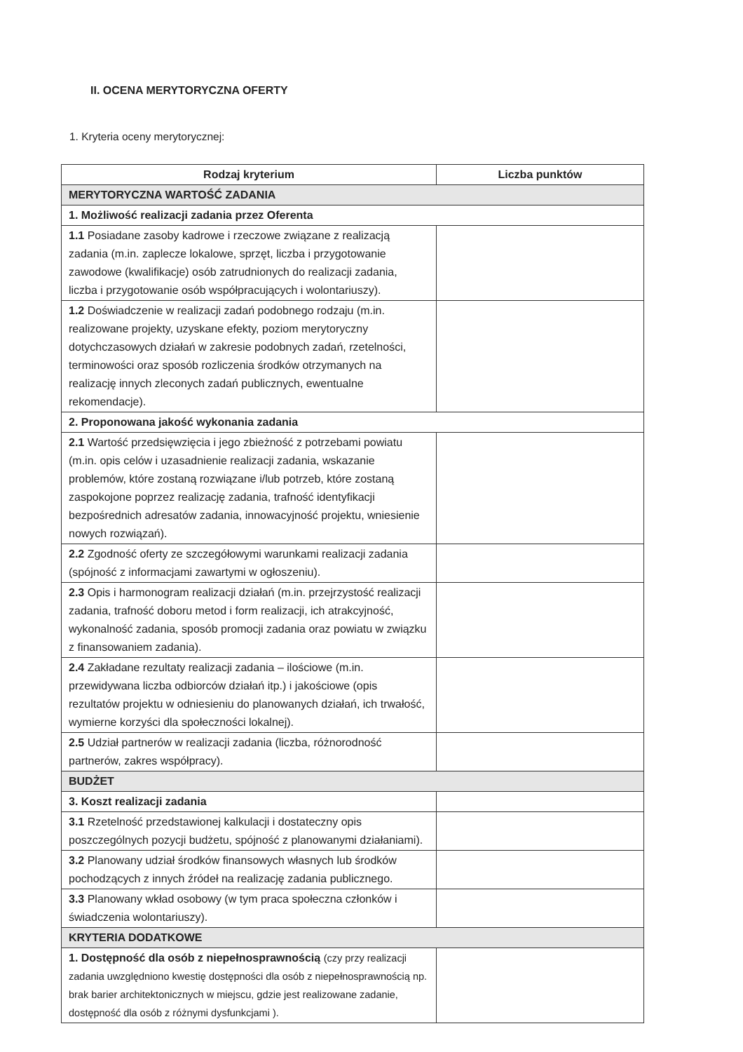II. OCENA MERYTORYCZNA OFERTY
1. Kryteria oceny merytorycznej:
| Rodzaj kryterium | Liczba punktów |
| --- | --- |
| MERYTORYCZNA WARTOŚĆ ZADANIA | |
| 1. Możliwość realizacji zadania przez Oferenta | |
| 1.1 Posiadane zasoby kadrowe i rzeczowe związane z realizacją zadania (m.in. zaplecze lokalowe, sprzęt, liczba i przygotowanie zawodowe (kwalifikacje) osób zatrudnionych do realizacji zadania, liczba i przygotowanie osób współpracujących i wolontariuszy). | |
| 1.2 Doświadczenie w realizacji zadań podobnego rodzaju (m.in. realizowane projekty, uzyskane efekty, poziom merytoryczny dotychczasowych działań w zakresie podobnych zadań, rzetelności, terminowości oraz sposób rozliczenia środków otrzymanych na realizację innych zleconych zadań publicznych, ewentualne rekomendacje). | |
| 2. Proponowana jakość wykonania zadania | |
| 2.1 Wartość przedsięwzięcia i jego zbieżność z potrzebami powiatu (m.in. opis celów i uzasadnienie realizacji zadania, wskazanie problemów, które zostaną rozwiązane i/lub potrzeb, które zostaną zaspokojone poprzez realizację zadania, trafność identyfikacji bezpośrednich adresatów zadania, innowacyjność projektu, wniesienie nowych rozwiązań). | |
| 2.2 Zgodność oferty ze szczegółowymi warunkami realizacji zadania (spójność z informacjami zawartymi w ogłoszeniu). | |
| 2.3 Opis i harmonogram realizacji działań (m.in. przejrzystość realizacji zadania, trafność doboru metod i form realizacji, ich atrakcyjność, wykonalność zadania, sposób promocji zadania oraz powiatu w związku z finansowaniem zadania). | |
| 2.4 Zakładane rezultaty realizacji zadania – ilościowe (m.in. przewidywana liczba odbiorców działań itp.) i jakościowe (opis rezultatów projektu w odniesieniu do planowanych działań, ich trwałość, wymierne korzyści dla społeczności lokalnej). | |
| 2.5 Udział partnerów w realizacji zadania (liczba, różnorodność partnerów, zakres współpracy). | |
| BUDŻET | |
| 3. Koszt realizacji zadania | |
| 3.1 Rzetelność przedstawionej kalkulacji i dostateczny opis poszczególnych pozycji budżetu, spójność z planowanymi działaniami). | |
| 3.2 Planowany udział środków finansowych własnych lub środków pochodzących z innych źródeł na realizację zadania publicznego. | |
| 3.3 Planowany wkład osobowy (w tym praca społeczna członków i świadczenia wolontariuszy). | |
| KRYTERIA DODATKOWE | |
| 1. Dostępność dla osób z niepełnosprawnością (czy przy realizacji zadania uwzględniono kwestię dostępności dla osób z niepełnosprawnością np. brak barier architektonicznych w miejscu, gdzie jest realizowane zadanie, dostępność dla osób z różnymi dysfunkcjami ). | |